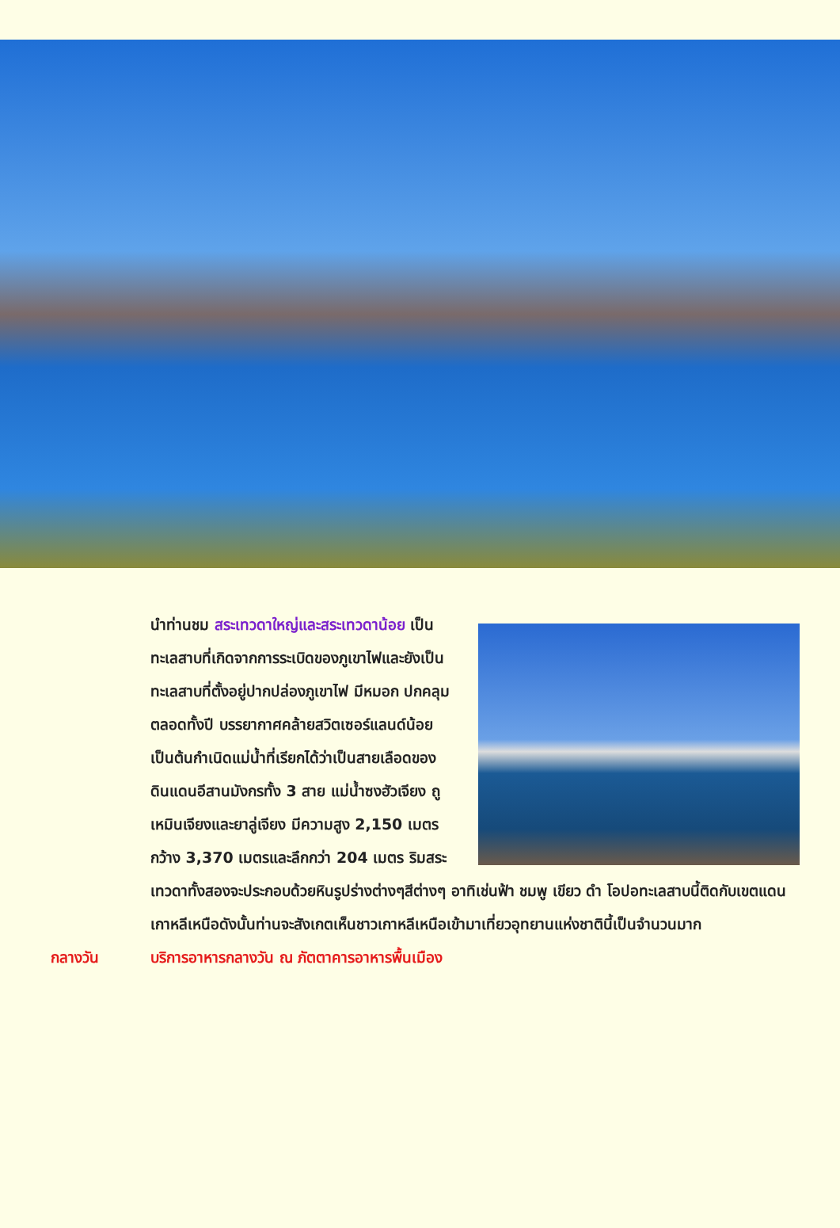นำท่านชม สระเทวดาใหญ่และสระเทวดาน้อย เป็นทะเลสาบที่เกิดจากการระเบิดของภูเขาไฟและยังเป็นทะเลสาบที่ตั้งอยู่ปากปล่องภูเขาไฟ มีหมอก ปกคลุมตลอดทั้งปี บรรยากาศคล้ายสวิตเซอร์แลนด์น้อย เป็นต้นกำเนิดแม่น้ำที่เรียกได้ว่าเป็นสายเลือดของดินแดนอีสานมังกรทั้ง 3 สาย แม่น้ำซงฮัวเจียง ถูเหมินเจียงและยาลู่เจียง มีความสูง 2,150 เมตร กว้าง 3,370 เมตรและลึกกว่า 204 เมตร ริมสระเทวดาทั้งสองจะประกอบด้วยหินรูปร่างต่างๆสีต่างๆ อาทิเช่นฟ้า ชมพู เขียว ดำ โอปอทะเลสาบนี้ติดกับเขตแดนเกาหลีเหนือดังนั้นท่านจะสังเกตเห็นชาวเกาหลีเหนือเข้ามาเที่ยวอุทยานแห่งชาตินี้เป็นจำนวนมาก
กลางวัน บริการอาหารกลางวัน ณ ภัตตาคารอาหารพื้นเมือง